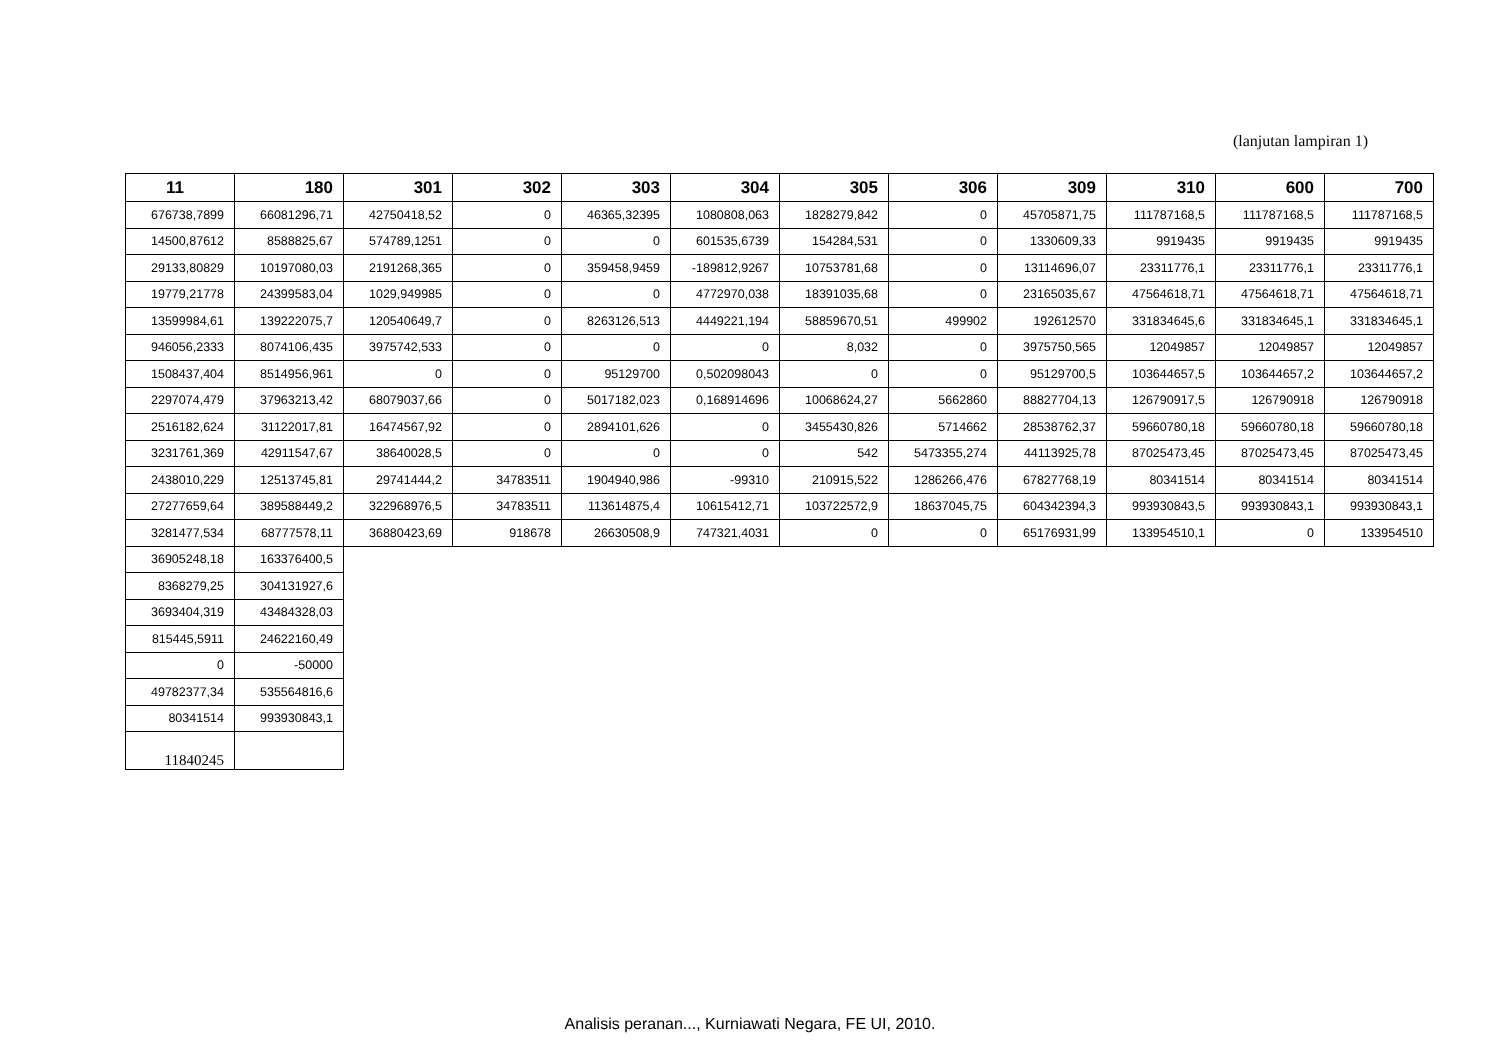(lanjutan lampiran 1)
| 11 | 180 | 301 | 302 | 303 | 304 | 305 | 306 | 309 | 310 | 600 | 700 |
| --- | --- | --- | --- | --- | --- | --- | --- | --- | --- | --- | --- |
| 676738,7899 | 66081296,71 | 42750418,52 | 0 | 46365,32395 | 1080808,063 | 1828279,842 | 0 | 45705871,75 | 111787168,5 | 111787168,5 | 111787168,5 |
| 14500,87612 | 8588825,67 | 574789,1251 | 0 | 0 | 601535,6739 | 154284,531 | 0 | 1330609,33 | 9919435 | 9919435 | 9919435 |
| 29133,80829 | 10197080,03 | 2191268,365 | 0 | 359458,9459 | -189812,9267 | 10753781,68 | 0 | 13114696,07 | 23311776,1 | 23311776,1 | 23311776,1 |
| 19779,21778 | 24399583,04 | 1029,949985 | 0 | 0 | 4772970,038 | 18391035,68 | 0 | 23165035,67 | 47564618,71 | 47564618,71 | 47564618,71 |
| 13599984,61 | 139222075,7 | 120540649,7 | 0 | 8263126,513 | 4449221,194 | 58859670,51 | 499902 | 192612570 | 331834645,6 | 331834645,1 | 331834645,1 |
| 946056,2333 | 8074106,435 | 3975742,533 | 0 | 0 | 0 | 8,032 | 0 | 3975750,565 | 12049857 | 12049857 | 12049857 |
| 1508437,404 | 8514956,961 | 0 | 0 | 95129700 | 0,502098043 | 0 | 0 | 95129700,5 | 103644657,5 | 103644657,2 | 103644657,2 |
| 2297074,479 | 37963213,42 | 68079037,66 | 0 | 5017182,023 | 0,168914696 | 10068624,27 | 5662860 | 88827704,13 | 126790917,5 | 126790918 | 126790918 |
| 2516182,624 | 31122017,81 | 16474567,92 | 0 | 2894101,626 | 0 | 3455430,826 | 5714662 | 28538762,37 | 59660780,18 | 59660780,18 | 59660780,18 |
| 3231761,369 | 42911547,67 | 38640028,5 | 0 | 0 | 0 | 542 | 5473355,274 | 44113925,78 | 87025473,45 | 87025473,45 | 87025473,45 |
| 2438010,229 | 12513745,81 | 29741444,2 | 34783511 | 1904940,986 | -99310 | 210915,522 | 1286266,476 | 67827768,19 | 80341514 | 80341514 | 80341514 |
| 27277659,64 | 389588449,2 | 322968976,5 | 34783511 | 113614875,4 | 10615412,71 | 103722572,9 | 18637045,75 | 604342394,3 | 993930843,5 | 993930843,1 | 993930843,1 |
| 3281477,534 | 68777578,11 | 36880423,69 | 918678 | 26630508,9 | 747321,4031 | 0 | 0 | 65176931,99 | 133954510,1 | 0 | 133954510 |
| 36905248,18 | 163376400,5 | | | | | | | | | | |
| 8368279,25 | 304131927,6 | | | | | | | | | | |
| 3693404,319 | 43484328,03 | | | | | | | | | | |
| 815445,5911 | 24622160,49 | | | | | | | | | | |
| 0 | -50000 | | | | | | | | | | |
| 49782377,34 | 535564816,6 | | | | | | | | | | |
| 80341514 | 993930843,1 | | | | | | | | | | |
| 11840245 | | | | | | | | | | | |
Analisis peranan..., Kurniawati Negara, FE UI, 2010.